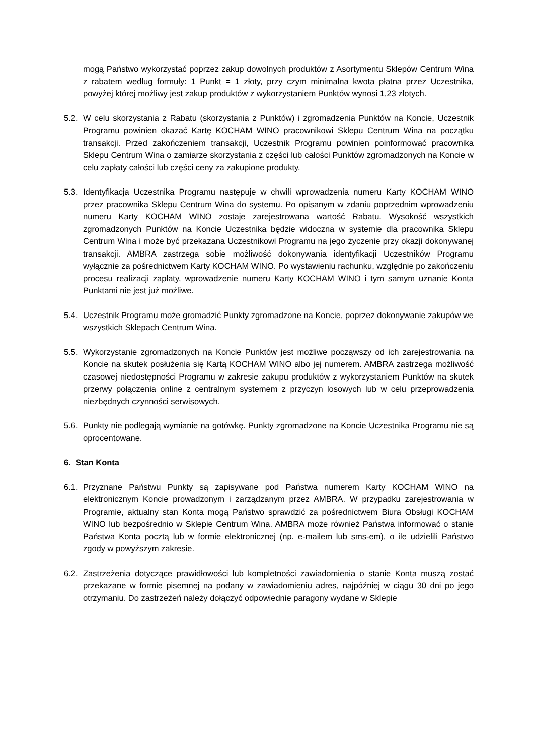mogą Państwo wykorzystać poprzez zakup dowolnych produktów z Asortymentu Sklepów Centrum Wina z rabatem według formuły: 1 Punkt = 1 złoty, przy czym minimalna kwota płatna przez Uczestnika, powyżej której możliwy jest zakup produktów z wykorzystaniem Punktów wynosi 1,23 złotych.
5.2.
W celu skorzystania z Rabatu (skorzystania z Punktów) i zgromadzenia Punktów na Koncie, Uczestnik Programu powinien okazać Kartę KOCHAM WINO pracownikowi Sklepu Centrum Wina na początku transakcji. Przed zakończeniem transakcji, Uczestnik Programu powinien poinformować pracownika Sklepu Centrum Wina o zamiarze skorzystania z części lub całości Punktów zgromadzonych na Koncie w celu zapłaty całości lub części ceny za zakupione produkty.
5.3.
Identyfikacja Uczestnika Programu następuje w chwili wprowadzenia numeru Karty KOCHAM WINO przez pracownika Sklepu Centrum Wina do systemu. Po opisanym w zdaniu poprzednim wprowadzeniu numeru Karty KOCHAM WINO zostaje zarejestrowana wartość Rabatu. Wysokość wszystkich zgromadzonych Punktów na Koncie Uczestnika będzie widoczna w systemie dla pracownika Sklepu Centrum Wina i może być przekazana Uczestnikowi Programu na jego życzenie przy okazji dokonywanej transakcji. AMBRA zastrzega sobie możliwość dokonywania identyfikacji Uczestników Programu wyłącznie za pośrednictwem Karty KOCHAM WINO. Po wystawieniu rachunku, względnie po zakończeniu procesu realizacji zapłaty, wprowadzenie numeru Karty KOCHAM WINO i tym samym uznanie Konta Punktami nie jest już możliwe.
5.4.
Uczestnik Programu może gromadzić Punkty zgromadzone na Koncie, poprzez dokonywanie zakupów we wszystkich Sklepach Centrum Wina.
5.5.
Wykorzystanie zgromadzonych na Koncie Punktów jest możliwe począwszy od ich zarejestrowania na Koncie na skutek posłużenia się Kartą KOCHAM WINO albo jej numerem. AMBRA zastrzega możliwość czasowej niedostępności Programu w zakresie zakupu produktów z wykorzystaniem Punktów na skutek przerwy połączenia online z centralnym systemem z przyczyn losowych lub w celu przeprowadzenia niezbędnych czynności serwisowych.
5.6.
Punkty nie podlegają wymianie na gotówkę. Punkty zgromadzone na Koncie Uczestnika Programu nie są oprocentowane.
6. Stan Konta
6.1.
Przyznane Państwu Punkty są zapisywane pod Państwa numerem Karty KOCHAM WINO na elektronicznym Koncie prowadzonym i zarządzanym przez AMBRA. W przypadku zarejestrowania w Programie, aktualny stan Konta mogą Państwo sprawdzić za pośrednictwem Biura Obsługi KOCHAM WINO lub bezpośrednio w Sklepie Centrum Wina. AMBRA może również Państwa informować o stanie Państwa Konta pocztą lub w formie elektronicznej (np. e-mailem lub sms-em), o ile udzielili Państwo zgody w powyższym zakresie.
6.2.
Zastrzeżenia dotyczące prawidłowości lub kompletności zawiadomienia o stanie Konta muszą zostać przekazane w formie pisemnej na podany w zawiadomieniu adres, najpóźniej w ciągu 30 dni po jego otrzymaniu. Do zastrzeżeń należy dołączyć odpowiednie paragony wydane w Sklepie